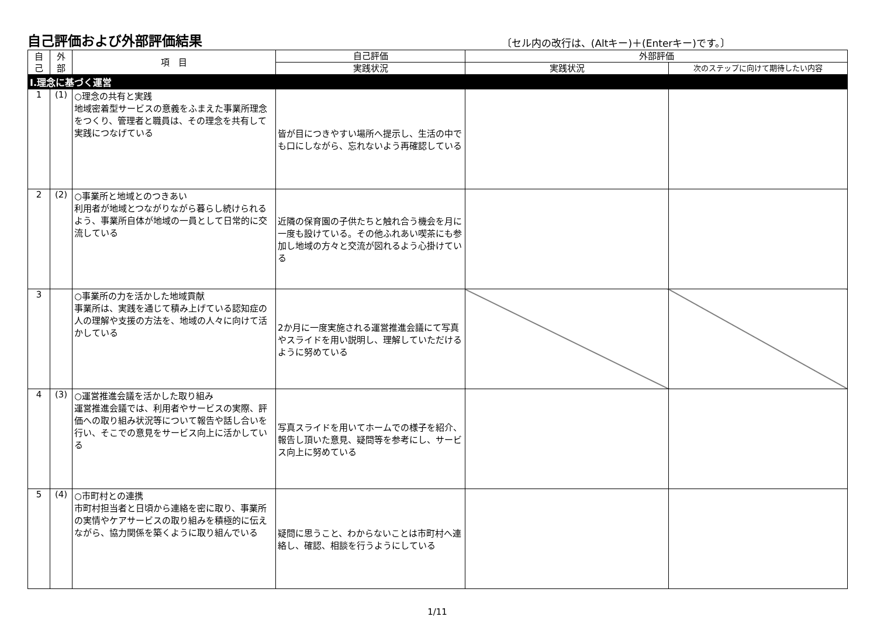自己評価および外部評価結果
〔セル内の改行は、(Altキー)＋(Enterキー)です。〕
| 自 己 | 外 部 | 項 目 | 自己評価 | 外部評価 | |
| --- | --- | --- | --- | --- | --- |
| | | | 実践状況 | 実践状況 | 次のステップに向けて期待したい内容 |
| Ⅰ.理念に基づく運営 | | | | | |
| 1 | (1) | ○理念の共有と実践 地域密着型サービスの意義をふまえた事業所理念をつくり、管理者と職員は、その理念を共有して実践につなげている | 皆が目につきやすい場所へ提示し、生活の中でも口にしながら、忘れないよう再確認している | | |
| 2 | (2) | ○事業所と地域とのつきあい 利用者が地域とつながりながら暮らし続けられるよう、事業所自体が地域の一員として日常的に交流している | 近隣の保育園の子供たちと触れ合う機会を月に一度も設けている。その他ふれあい喫茶にも参加し地域の方々と交流が図れるよう心掛けている | | |
| 3 | | ○事業所の力を活かした地域貢献 事業所は、実践を通じて積み上げている認知症の人の理解や支援の方法を、地域の人々に向けて活かしている | 2か月に一度実施される運営推進会議にて写真やスライドを用い説明し、理解していただけるように努めている | | |
| 4 | (3) | ○運営推進会議を活かした取り組み 運営推進会議では、利用者やサービスの実際、評価への取り組み状況等について報告や話し合いを行い、そこでの意見をサービス向上に活かしている | 写真スライドを用いてホームでの様子を紹介、報告し頂いた意見、疑問等を参考にし、サービス向上に努めている | | |
| 5 | (4) | ○市町村との連携 市町村担当者と日頃から連絡を密に取り、事業所の実情やケアサービスの取り組みを積極的に伝えながら、協力関係を築くように取り組んでいる | 疑問に思うこと、わからないことは市町村へ連絡し、確認、相談を行うようにしている | | |
1/11